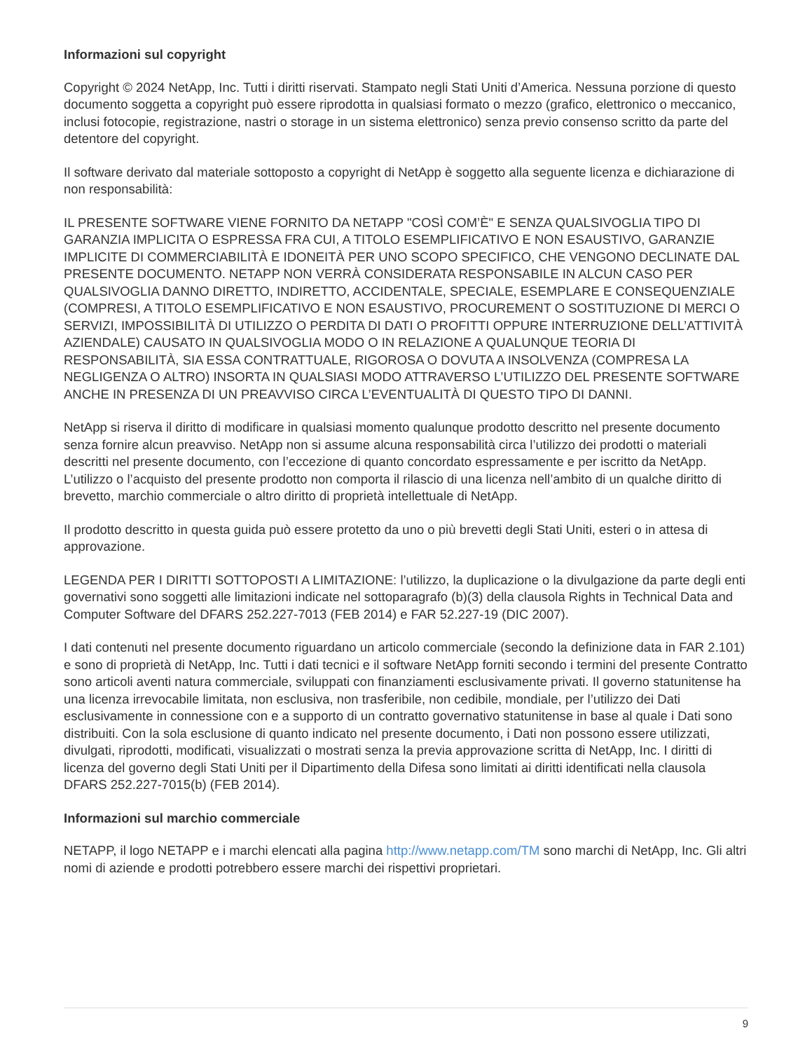Informazioni sul copyright
Copyright © 2024 NetApp, Inc. Tutti i diritti riservati. Stampato negli Stati Uniti d’America. Nessuna porzione di questo documento soggetta a copyright può essere riprodotta in qualsiasi formato o mezzo (grafico, elettronico o meccanico, inclusi fotocopie, registrazione, nastri o storage in un sistema elettronico) senza previo consenso scritto da parte del detentore del copyright.
Il software derivato dal materiale sottoposto a copyright di NetApp è soggetto alla seguente licenza e dichiarazione di non responsabilità:
IL PRESENTE SOFTWARE VIENE FORNITO DA NETAPP "COSÌ COM’È" E SENZA QUALSIVOGLIA TIPO DI GARANZIA IMPLICITA O ESPRESSA FRA CUI, A TITOLO ESEMPLIFICATIVO E NON ESAUSTIVO, GARANZIE IMPLICITE DI COMMERCIABILITÀ E IDONEITÀ PER UNO SCOPO SPECIFICO, CHE VENGONO DECLINATE DAL PRESENTE DOCUMENTO. NETAPP NON VERRÀ CONSIDERATA RESPONSABILE IN ALCUN CASO PER QUALSIVOGLIA DANNO DIRETTO, INDIRETTO, ACCIDENTALE, SPECIALE, ESEMPLARE E CONSEQUENZIALE (COMPRESI, A TITOLO ESEMPLIFICATIVO E NON ESAUSTIVO, PROCUREMENT O SOSTITUZIONE DI MERCI O SERVIZI, IMPOSSIBILITÀ DI UTILIZZO O PERDITA DI DATI O PROFITTI OPPURE INTERRUZIONE DELL’ATTIVITÀ AZIENDALE) CAUSATO IN QUALSIVOGLIA MODO O IN RELAZIONE A QUALUNQUE TEORIA DI RESPONSABILITÀ, SIA ESSA CONTRATTUALE, RIGOROSA O DOVUTA A INSOLVENZA (COMPRESA LA NEGLIGENZA O ALTRO) INSORTA IN QUALSIASI MODO ATTRAVERSO L’UTILIZZO DEL PRESENTE SOFTWARE ANCHE IN PRESENZA DI UN PREAVVISO CIRCA L’EVENTUALITÀ DI QUESTO TIPO DI DANNI.
NetApp si riserva il diritto di modificare in qualsiasi momento qualunque prodotto descritto nel presente documento senza fornire alcun preavviso. NetApp non si assume alcuna responsabilità circa l’utilizzo dei prodotti o materiali descritti nel presente documento, con l’eccezione di quanto concordato espressamente e per iscritto da NetApp. L’utilizzo o l’acquisto del presente prodotto non comporta il rilascio di una licenza nell’ambito di un qualche diritto di brevetto, marchio commerciale o altro diritto di proprietà intellettuale di NetApp.
Il prodotto descritto in questa guida può essere protetto da uno o più brevetti degli Stati Uniti, esteri o in attesa di approvazione.
LEGENDA PER I DIRITTI SOTTOPOSTI A LIMITAZIONE: l’utilizzo, la duplicazione o la divulgazione da parte degli enti governativi sono soggetti alle limitazioni indicate nel sottoparagrafo (b)(3) della clausola Rights in Technical Data and Computer Software del DFARS 252.227-7013 (FEB 2014) e FAR 52.227-19 (DIC 2007).
I dati contenuti nel presente documento riguardano un articolo commerciale (secondo la definizione data in FAR 2.101) e sono di proprietà di NetApp, Inc. Tutti i dati tecnici e il software NetApp forniti secondo i termini del presente Contratto sono articoli aventi natura commerciale, sviluppati con finanziamenti esclusivamente privati. Il governo statunitense ha una licenza irrevocabile limitata, non esclusiva, non trasferibile, non cedibile, mondiale, per l’utilizzo dei Dati esclusivamente in connessione con e a supporto di un contratto governativo statunitense in base al quale i Dati sono distribuiti. Con la sola esclusione di quanto indicato nel presente documento, i Dati non possono essere utilizzati, divulgati, riprodotti, modificati, visualizzati o mostrati senza la previa approvazione scritta di NetApp, Inc. I diritti di licenza del governo degli Stati Uniti per il Dipartimento della Difesa sono limitati ai diritti identificati nella clausola DFARS 252.227-7015(b) (FEB 2014).
Informazioni sul marchio commerciale
NETAPP, il logo NETAPP e i marchi elencati alla pagina http://www.netapp.com/TM sono marchi di NetApp, Inc. Gli altri nomi di aziende e prodotti potrebbero essere marchi dei rispettivi proprietari.
9